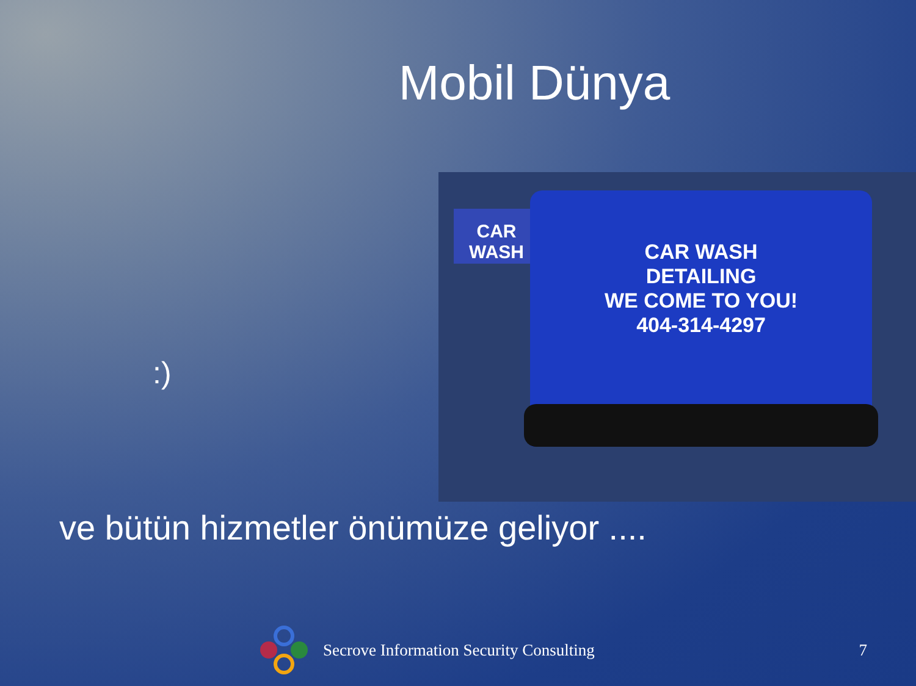Mobil Dünya
:)
CAR WASH
CAR WASH
DETAILING
WE COME TO YOU!
404-314-4297
ve bütün hizmetler önümüze geliyor ....
Secrove Information Security Consulting 7